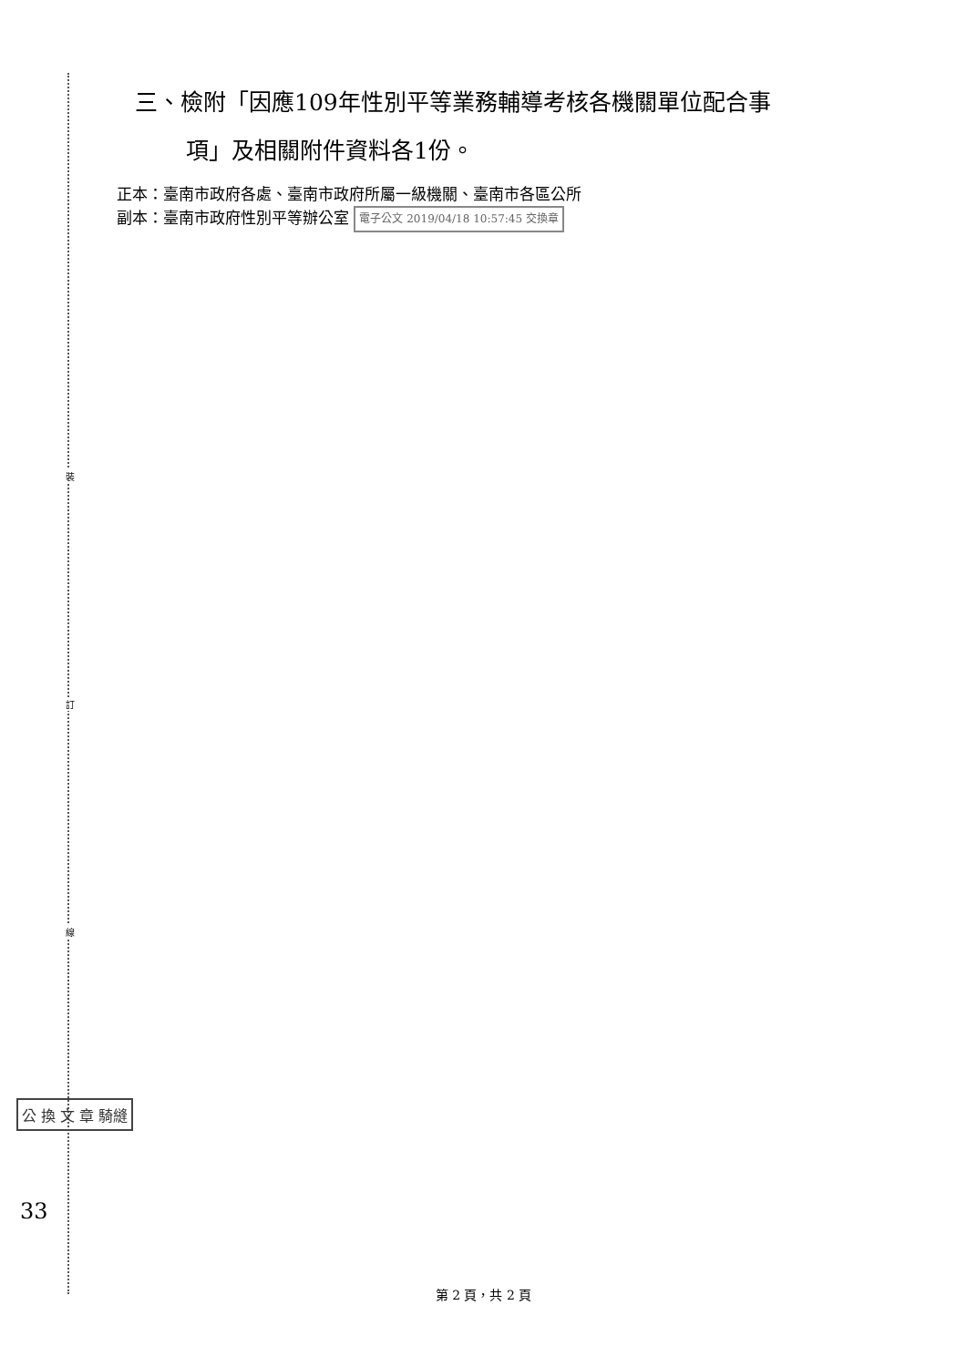裝
訂
線
三、檢附「因應109年性別平等業務輔導考核各機關單位配合事
項」及相關附件資料各1份。
正本：臺南市政府各處、臺南市政府所屬一級機關、臺南市各區公所
副本：臺南市政府性別平等辦公室 電子公文 2019/04/18 10:57:45 交換章
公 換 文 章 騎縫
33
第 2 頁，共 2 頁